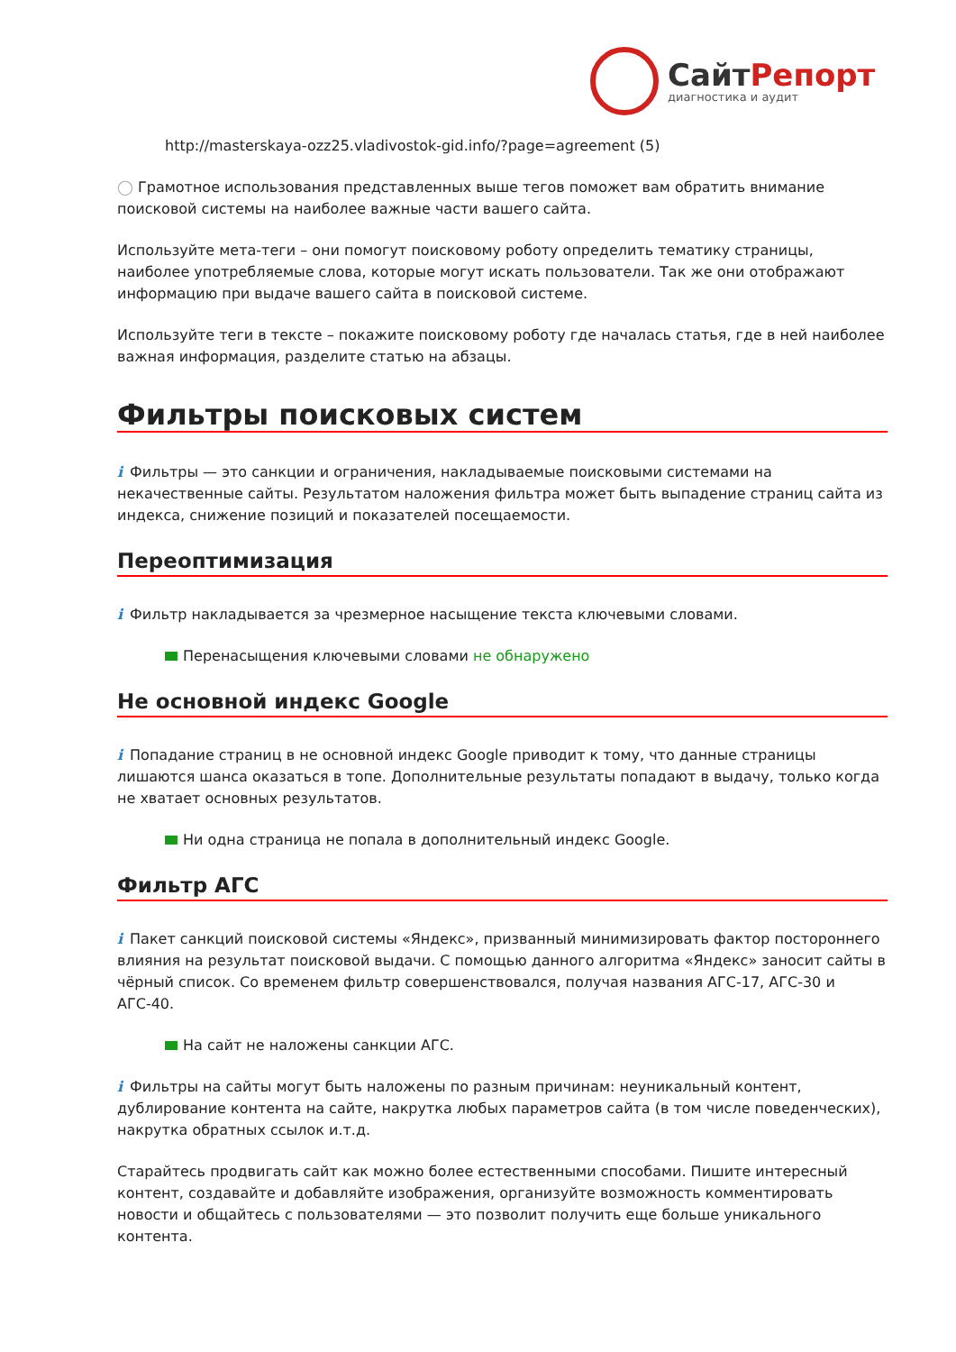СайтРепорт
диагностика и аудит
http://masterskaya-ozz25.vladivostok-gid.info/?page=agreement (5)
◯ Грамотное использования представленных выше тегов поможет вам обратить внимание поисковой системы на наиболее важные части вашего сайта.
Используйте мета-теги – они помогут поисковому роботу определить тематику страницы, наиболее употребляемые слова, которые могут искать пользователи. Так же они отображают информацию при выдаче вашего сайта в поисковой системе.
Используйте теги в тексте – покажите поисковому роботу где началась статья, где в ней наиболее важная информация, разделите статью на абзацы.
Фильтры поисковых систем
i Фильтры — это санкции и ограничения, накладываемые поисковыми системами на некачественные сайты. Результатом наложения фильтра может быть выпадение страниц сайта из индекса, снижение позиций и показателей посещаемости.
Переоптимизация
i Фильтр накладывается за чрезмерное насыщение текста ключевыми словами.
Перенасыщения ключевыми словами не обнаружено
Не основной индекс Google
i Попадание страниц в не основной индекс Google приводит к тому, что данные страницы лишаются шанса оказаться в топе. Дополнительные результаты попадают в выдачу, только когда не хватает основных результатов.
Ни одна страница не попала в дополнительный индекс Google.
Фильтр АГС
i Пакет санкций поисковой системы «Яндекс», призванный минимизировать фактор постороннего влияния на результат поисковой выдачи. С помощью данного алгоритма «Яндекс» заносит сайты в чёрный список. Со временем фильтр совершенствовался, получая названия АГС-17, АГС-30 и АГС-40.
На сайт не наложены санкции АГС.
i Фильтры на сайты могут быть наложены по разным причинам: неуникальный контент, дублирование контента на сайте, накрутка любых параметров сайта (в том числе поведенческих), накрутка обратных ссылок и.т.д.
Старайтесь продвигать сайт как можно более естественными способами. Пишите интересный контент, создавайте и добавляйте изображения, организуйте возможность комментировать новости и общайтесь с пользователями — это позволит получить еще больше уникального контента.